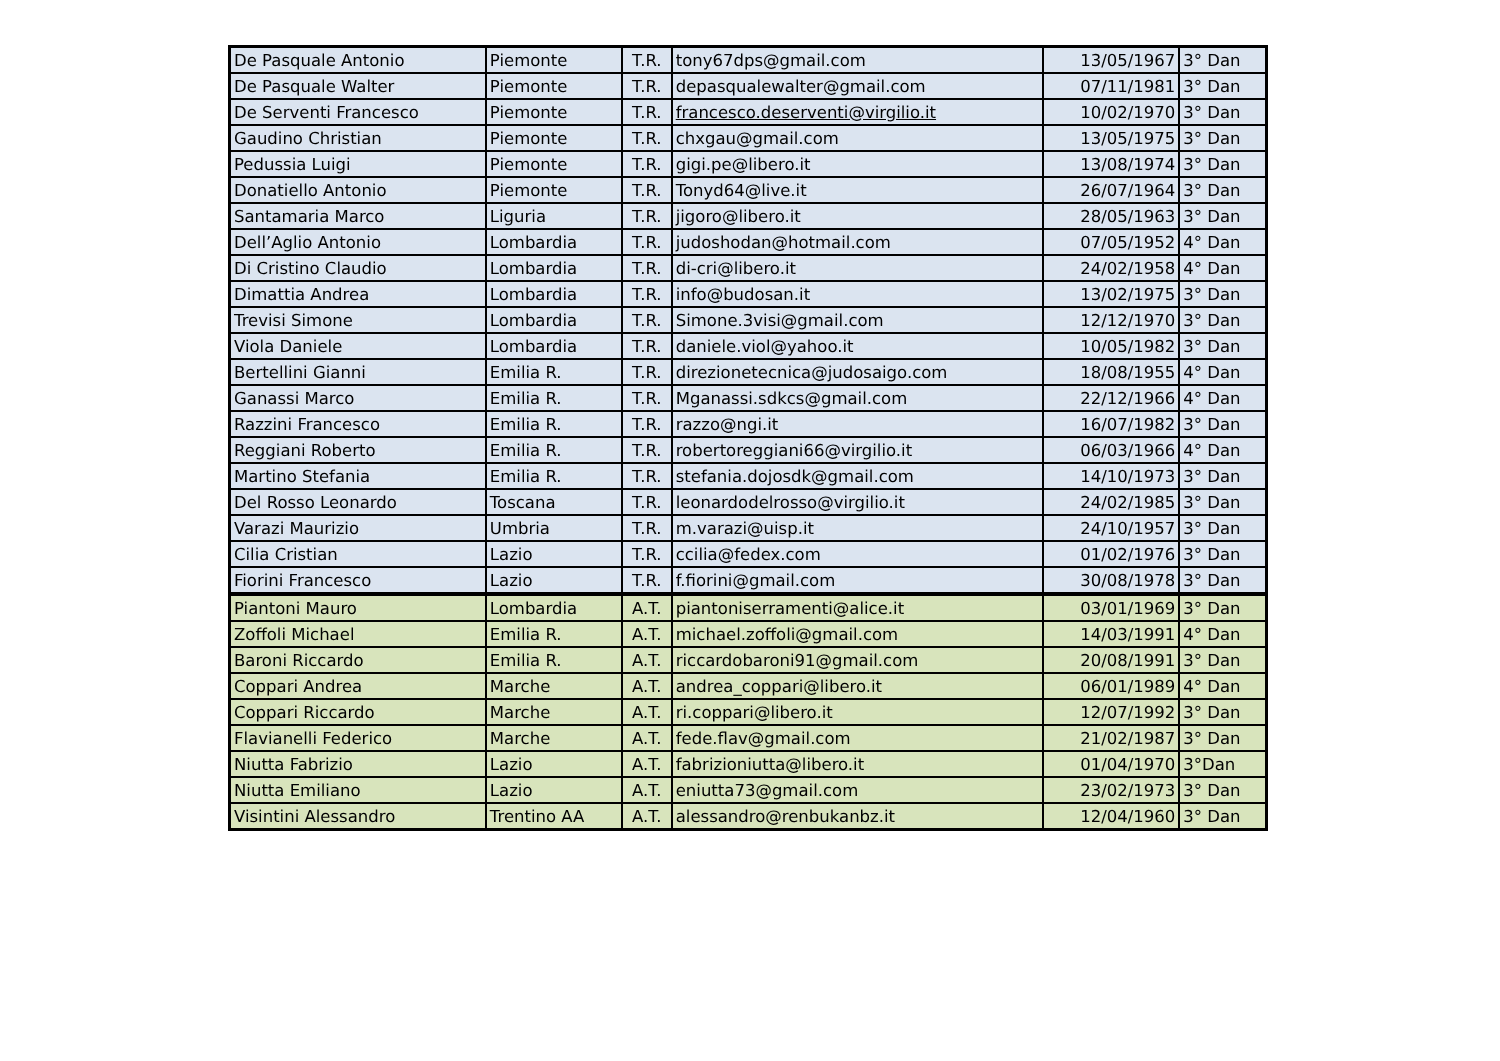| De Pasquale Antonio | Piemonte | T.R. | tony67dps@gmail.com | 13/05/1967 | 3° Dan |
| De Pasquale Walter | Piemonte | T.R. | depasqualewalter@gmail.com | 07/11/1981 | 3° Dan |
| De Serventi Francesco | Piemonte | T.R. | francesco.deserventi@virgilio.it | 10/02/1970 | 3° Dan |
| Gaudino Christian | Piemonte | T.R. | chxgau@gmail.com | 13/05/1975 | 3° Dan |
| Pedussia Luigi | Piemonte | T.R. | gigi.pe@libero.it | 13/08/1974 | 3° Dan |
| Donatiello Antonio | Piemonte | T.R. | Tonyd64@live.it | 26/07/1964 | 3° Dan |
| Santamaria Marco | Liguria | T.R. | jigoro@libero.it | 28/05/1963 | 3° Dan |
| Dell’Aglio Antonio | Lombardia | T.R. | judoshodan@hotmail.com | 07/05/1952 | 4° Dan |
| Di Cristino Claudio | Lombardia | T.R. | di-cri@libero.it | 24/02/1958 | 4° Dan |
| Dimattia Andrea | Lombardia | T.R. | info@budosan.it | 13/02/1975 | 3° Dan |
| Trevisi Simone | Lombardia | T.R. | Simone.3visi@gmail.com | 12/12/1970 | 3° Dan |
| Viola Daniele | Lombardia | T.R. | daniele.viol@yahoo.it | 10/05/1982 | 3° Dan |
| Bertellini Gianni | Emilia R. | T.R. | direzionetecnica@judosaigo.com | 18/08/1955 | 4° Dan |
| Ganassi Marco | Emilia R. | T.R. | Mganassi.sdkcs@gmail.com | 22/12/1966 | 4° Dan |
| Razzini Francesco | Emilia R. | T.R. | razzo@ngi.it | 16/07/1982 | 3° Dan |
| Reggiani Roberto | Emilia R. | T.R. | robertoreggiani66@virgilio.it | 06/03/1966 | 4° Dan |
| Martino Stefania | Emilia R. | T.R. | stefania.dojosdk@gmail.com | 14/10/1973 | 3° Dan |
| Del Rosso Leonardo | Toscana | T.R. | leonardodelrosso@virgilio.it | 24/02/1985 | 3° Dan |
| Varazi Maurizio | Umbria | T.R. | m.varazi@uisp.it | 24/10/1957 | 3° Dan |
| Cilia Cristian | Lazio | T.R. | ccilia@fedex.com | 01/02/1976 | 3° Dan |
| Fiorini Francesco | Lazio | T.R. | f.fiorini@gmail.com | 30/08/1978 | 3° Dan |
| Piantoni Mauro | Lombardia | A.T. | piantoniserramenti@alice.it | 03/01/1969 | 3° Dan |
| Zoffoli Michael | Emilia R. | A.T. | michael.zoffoli@gmail.com | 14/03/1991 | 4° Dan |
| Baroni Riccardo | Emilia R. | A.T. | riccardobaroni91@gmail.com | 20/08/1991 | 3° Dan |
| Coppari Andrea | Marche | A.T. | andrea_coppari@libero.it | 06/01/1989 | 4° Dan |
| Coppari Riccardo | Marche | A.T. | ri.coppari@libero.it | 12/07/1992 | 3° Dan |
| Flavianelli Federico | Marche | A.T. | fede.flav@gmail.com | 21/02/1987 | 3° Dan |
| Niutta Fabrizio | Lazio | A.T. | fabrizioniutta@libero.it | 01/04/1970 | 3°Dan |
| Niutta Emiliano | Lazio | A.T. | eniutta73@gmail.com | 23/02/1973 | 3° Dan |
| Visintini Alessandro | Trentino AA | A.T. | alessandro@renbukanbz.it | 12/04/1960 | 3° Dan |